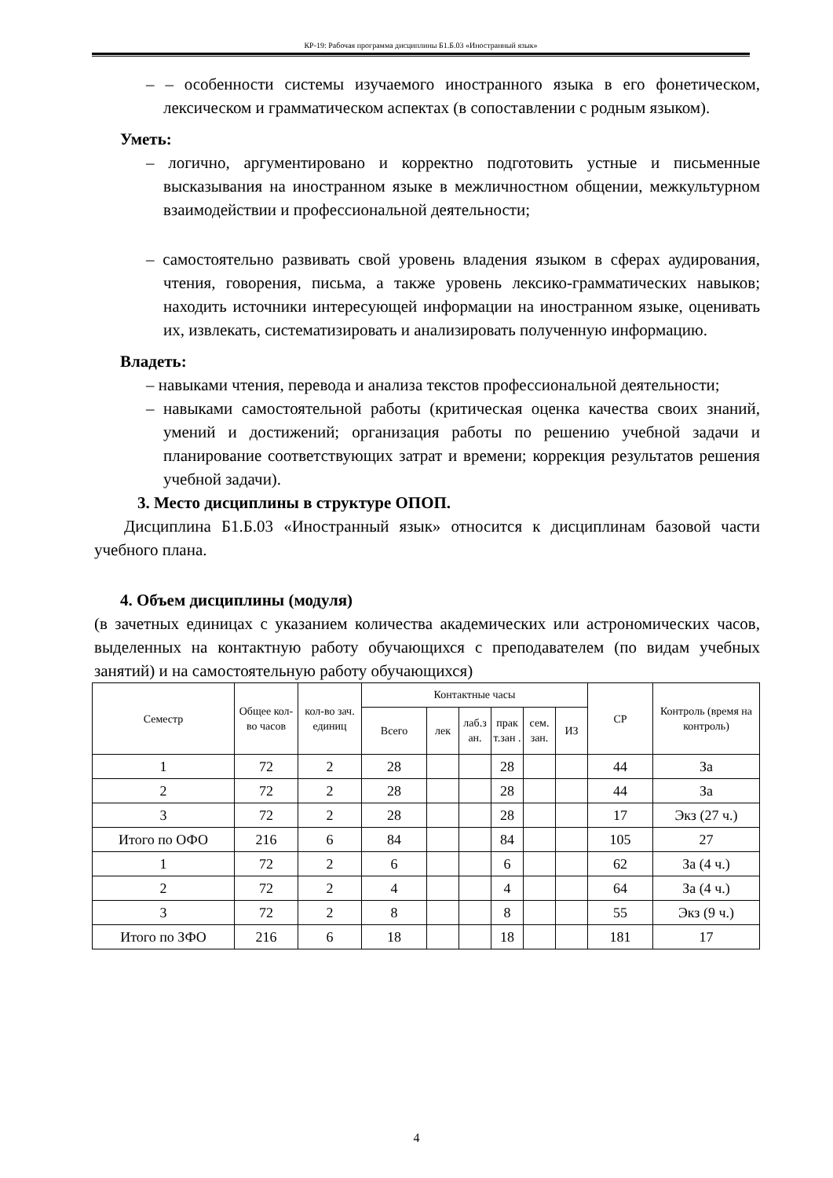КР-19: Рабочая программа дисциплины Б1.Б.03 «Иностранный язык»
– – особенности системы изучаемого иностранного языка в его фонетическом, лексическом и грамматическом аспектах (в сопоставлении с родным языком).
Уметь:
– логично, аргументировано и корректно подготовить устные и письменные высказывания на иностранном языке в межличностном общении, межкультурном взаимодействии и профессиональной деятельности;
– самостоятельно развивать свой уровень владения языком в сферах аудирования, чтения, говорения, письма, а также уровень лексико-грамматических навыков; находить источники интересующей информации на иностранном языке, оценивать их, извлекать, систематизировать и анализировать полученную информацию.
Владеть:
– навыками чтения, перевода и анализа текстов профессиональной деятельности;
– навыками самостоятельной работы (критическая оценка качества своих знаний, умений и достижений; организация работы по решению учебной задачи и планирование соответствующих затрат и времени; коррекция результатов решения учебной задачи).
3. Место дисциплины в структуре ОПОП.
Дисциплина Б1.Б.03 «Иностранный язык» относится к дисциплинам базовой части учебного плана.
4. Объем дисциплины (модуля)
(в зачетных единицах с указанием количества академических или астрономических часов, выделенных на контактную работу обучающихся с преподавателем (по видам учебных занятий) и на самостоятельную работу обучающихся)
| Семестр | Общее кол-во часов | кол-во зач. единиц | Контактные часы | | | | | | СР | Контроль (время на контроль) |
| --- | --- | --- | --- | --- | --- | --- | --- | --- | --- | --- |
| | | | Всего | лек | лаб.з ан. | прак т.зан . | сем. зан. | ИЗ | | |
| 1 | 72 | 2 | 28 | | | 28 | | | 44 | За |
| 2 | 72 | 2 | 28 | | | 28 | | | 44 | За |
| 3 | 72 | 2 | 28 | | | 28 | | | 17 | Экз (27 ч.) |
| Итого по ОФО | 216 | 6 | 84 | | | 84 | | | 105 | 27 |
| 1 | 72 | 2 | 6 | | | 6 | | | 62 | За (4 ч.) |
| 2 | 72 | 2 | 4 | | | 4 | | | 64 | За (4 ч.) |
| 3 | 72 | 2 | 8 | | | 8 | | | 55 | Экз (9 ч.) |
| Итого по ЗФО | 216 | 6 | 18 | | | 18 | | | 181 | 17 |
4